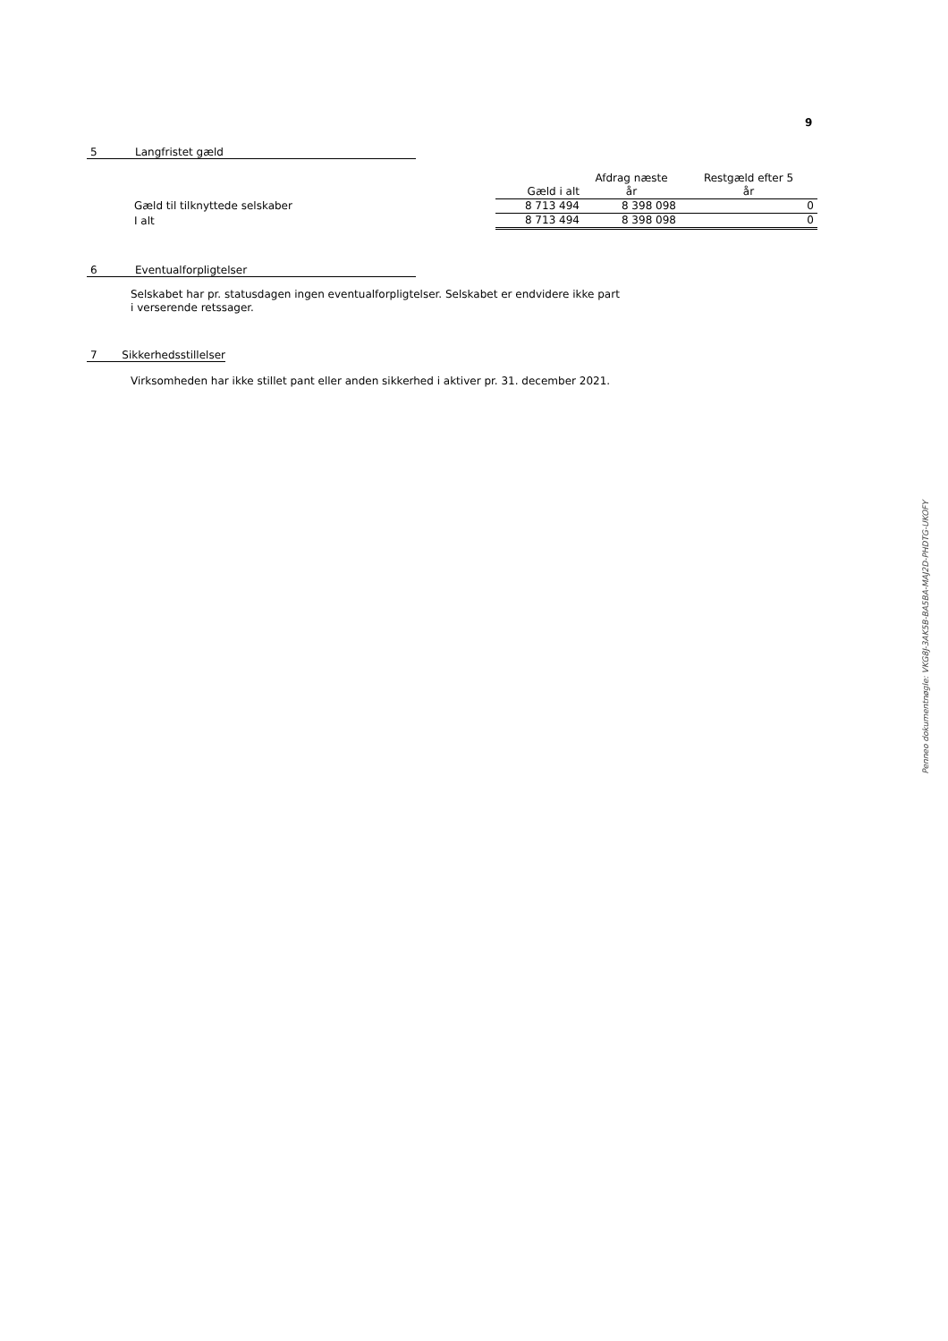9
5 Langfristet gæld
| | Gæld i alt | Afdrag næste år | Restgæld efter 5 år |
| Gæld til tilknyttede selskaber | 8 713 494 | 8 398 098 | 0 |
| I alt | 8 713 494 | 8 398 098 | 0 |
6 Eventualforpligtelser
Selskabet har pr. statusdagen ingen eventualforpligtelser. Selskabet er endvidere ikke part
i verserende retssager.
7 Sikkerhedsstillelser
Virksomheden har ikke stillet pant eller anden sikkerhed i aktiver pr. 31. december 2021.
Penneo dokumentnøgle: VKG8J-3AK5B-BA5BA-MAJ2D-PHDTG-UKOFY